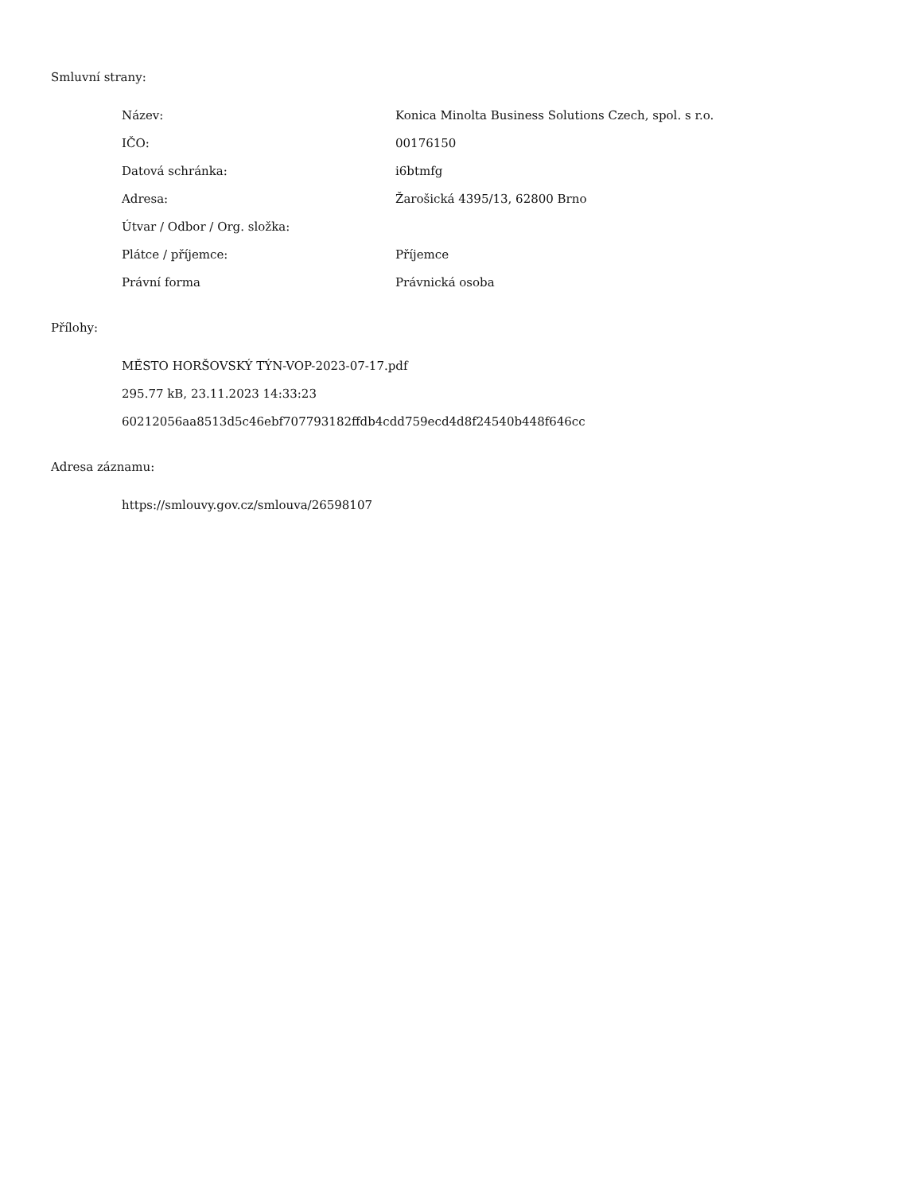Smluvní strany:
| Název: | Konica Minolta Business Solutions Czech, spol. s r.o. |
| IČO: | 00176150 |
| Datová schránka: | i6btmfg |
| Adresa: | Žarošická 4395/13, 62800 Brno |
| Útvar / Odbor / Org. složka: | |
| Plátce / příjemce: | Příjemce |
| Právní forma | Právnická osoba |
Přílohy:
MĚSTO HORŠOVSKÝ TÝN-VOP-2023-07-17.pdf
295.77 kB, 23.11.2023 14:33:23
60212056aa8513d5c46ebf707793182ffdb4cdd759ecd4d8f24540b448f646cc
Adresa záznamu:
https://smlouvy.gov.cz/smlouva/26598107